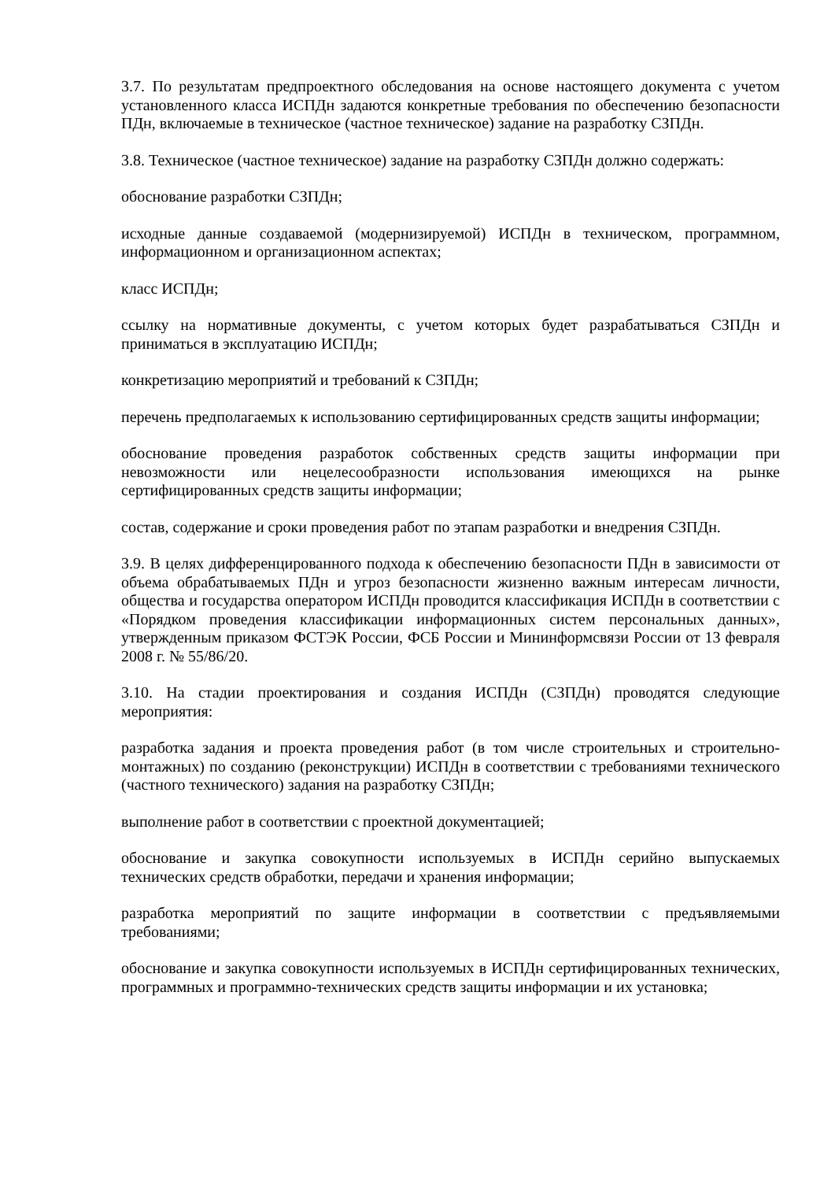3.7. По результатам предпроектного обследования на основе настоящего документа с учетом установленного класса ИСПДн задаются конкретные требования по обеспечению безопасности ПДн, включаемые в техническое (частное техническое) задание на разработку СЗПДн.
3.8. Техническое (частное техническое) задание на разработку СЗПДн должно содержать:
обоснование разработки СЗПДн;
исходные данные создаваемой (модернизируемой) ИСПДн в техническом, программном, информационном и организационном аспектах;
класс ИСПДн;
ссылку на нормативные документы, с учетом которых будет разрабатываться СЗПДн и приниматься в эксплуатацию ИСПДн;
конкретизацию мероприятий и требований к СЗПДн;
перечень предполагаемых к использованию сертифицированных средств защиты информации;
обоснование проведения разработок собственных средств защиты информации при невозможности или нецелесообразности использования имеющихся на рынке сертифицированных средств защиты информации;
состав, содержание и сроки проведения работ по этапам разработки и внедрения СЗПДн.
3.9. В целях дифференцированного подхода к обеспечению безопасности ПДн в зависимости от объема обрабатываемых ПДн и угроз безопасности жизненно важным интересам личности, общества и государства оператором ИСПДн проводится классификация ИСПДн в соответствии с «Порядком проведения классификации информационных систем персональных данных», утвержденным приказом ФСТЭК России, ФСБ России и Мининформсвязи России от 13 февраля 2008 г. № 55/86/20.
3.10. На стадии проектирования и создания ИСПДн (СЗПДн) проводятся следующие мероприятия:
разработка задания и проекта проведения работ (в том числе строительных и строительно-монтажных) по созданию (реконструкции) ИСПДн в соответствии с требованиями технического (частного технического) задания на разработку СЗПДн;
выполнение работ в соответствии с проектной документацией;
обоснование и закупка совокупности используемых в ИСПДн серийно выпускаемых технических средств обработки, передачи и хранения информации;
разработка мероприятий по защите информации в соответствии с предъявляемыми требованиями;
обоснование и закупка совокупности используемых в ИСПДн сертифицированных технических, программных и программно-технических средств защиты информации и их установка;